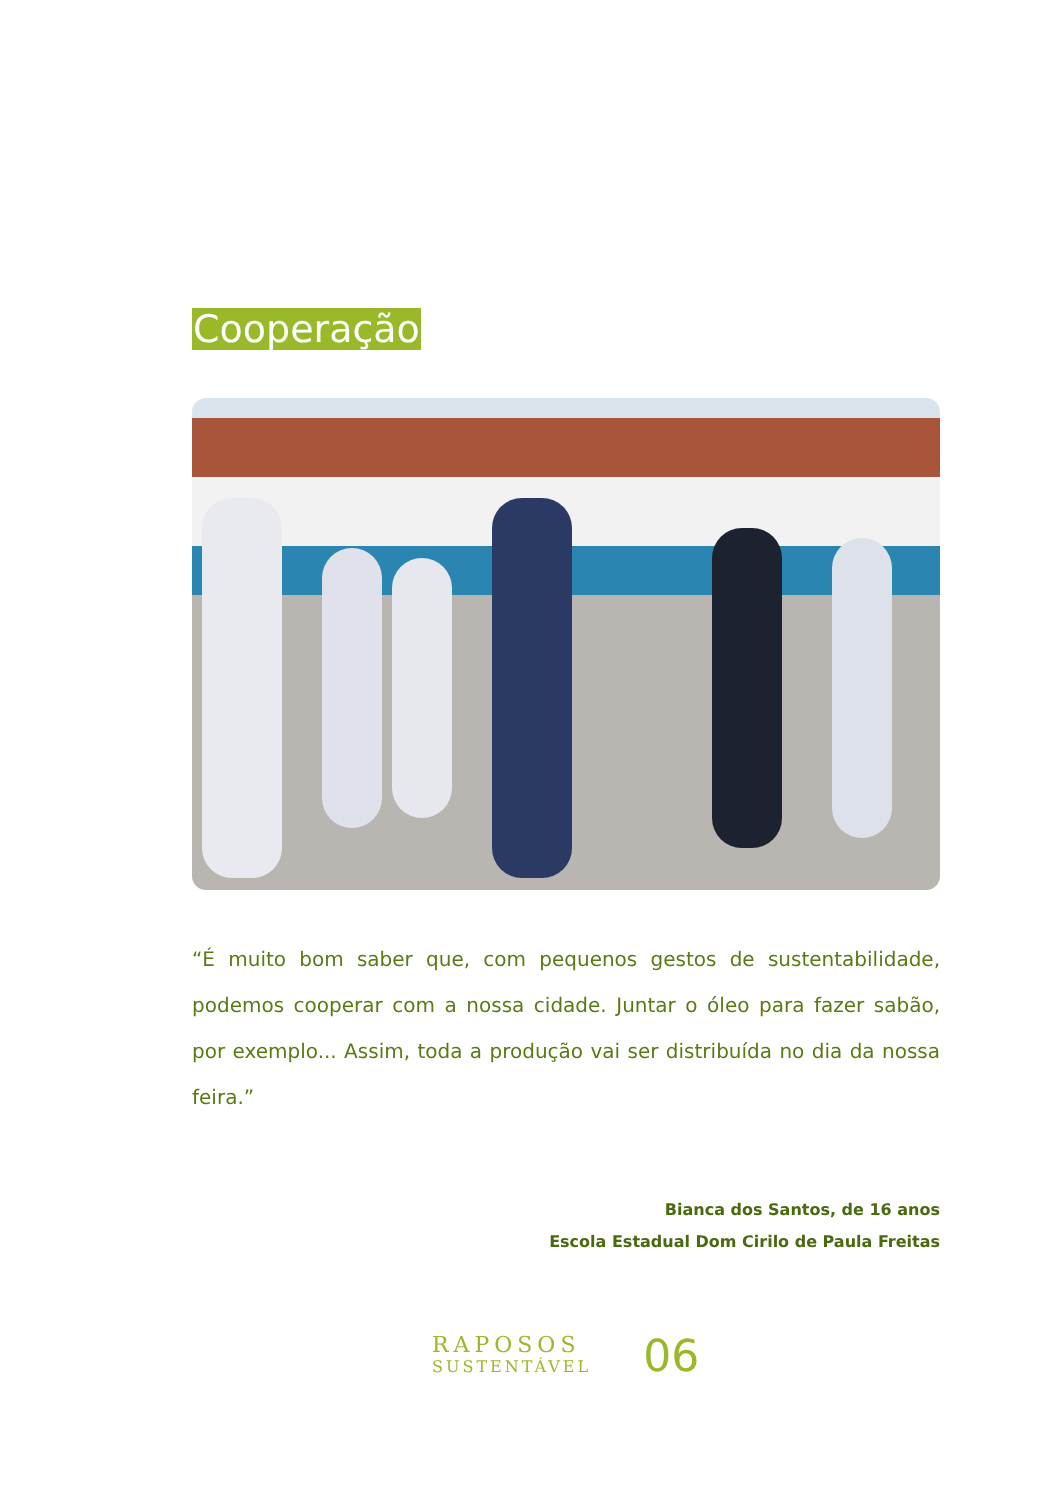Cooperação
“É muito bom saber que, com pequenos gestos de sustentabilidade, podemos cooperar com a nossa cidade. Juntar o óleo para fazer sabão, por exemplo... Assim, toda a produção vai ser distribuída no dia da nossa feira.”
Bianca dos Santos, de 16 anos
Escola Estadual Dom Cirilo de Paula Freitas
RAPOSOS
SUSTENTÁVEL
06